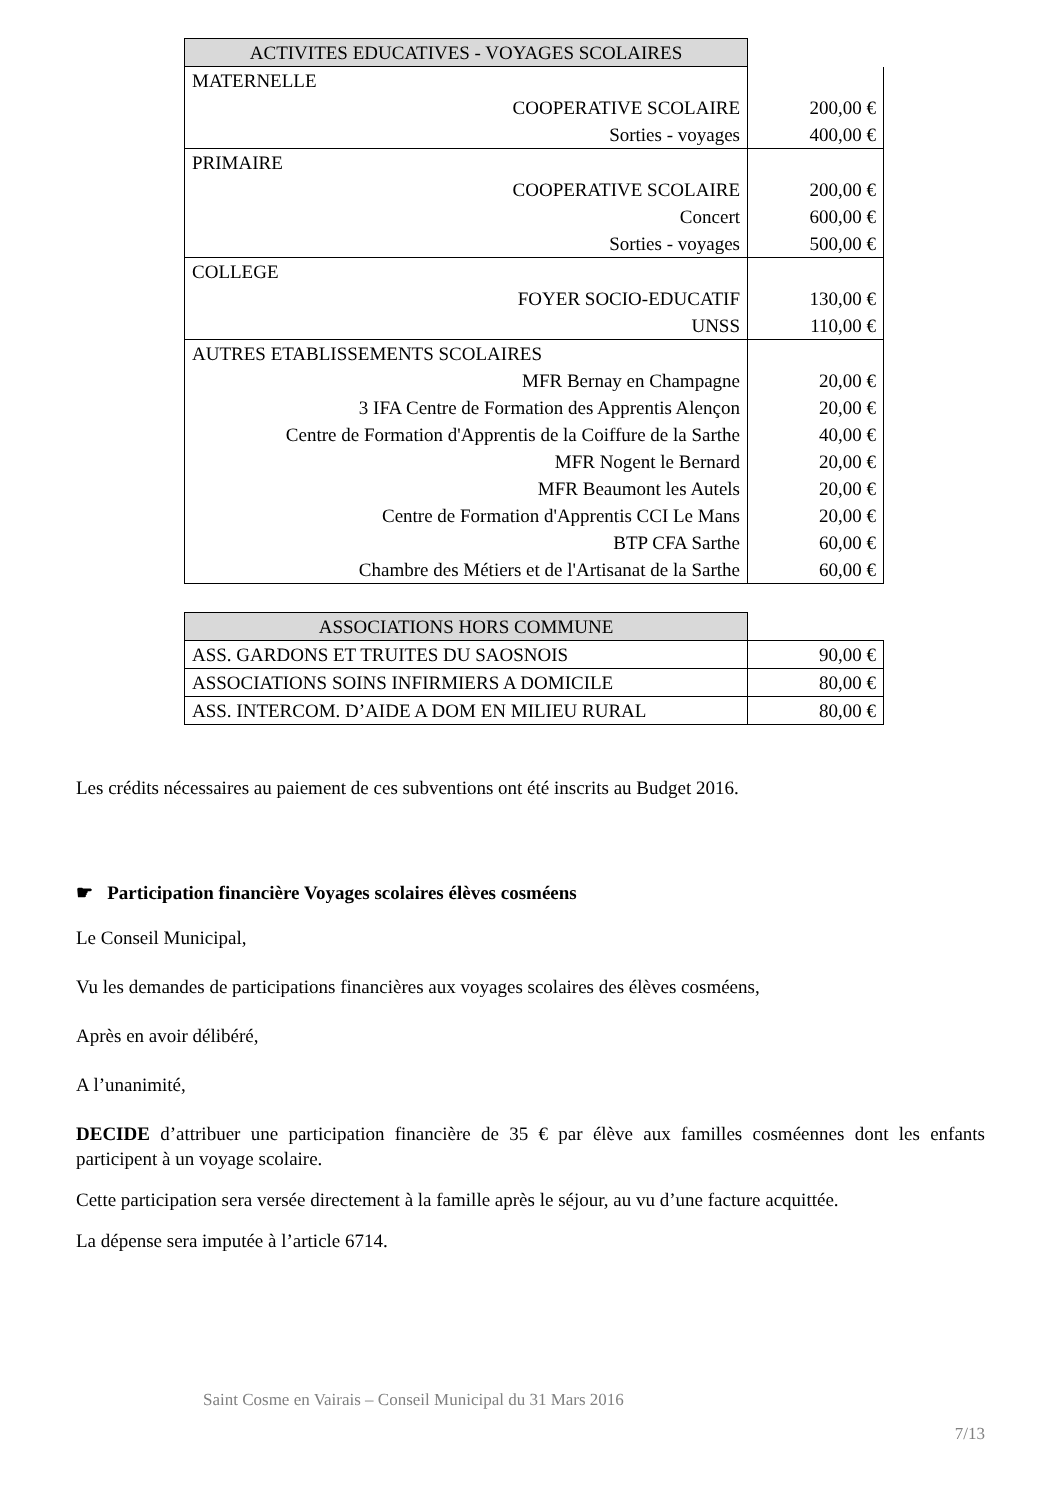| ACTIVITES EDUCATIVES - VOYAGES SCOLAIRES | |
| MATERNELLE | |
| COOPERATIVE SCOLAIRE | 200,00 € |
| Sorties - voyages | 400,00 € |
| PRIMAIRE | |
| COOPERATIVE SCOLAIRE | 200,00 € |
| Concert | 600,00 € |
| Sorties - voyages | 500,00 € |
| COLLEGE | |
| FOYER SOCIO-EDUCATIF | 130,00 € |
| UNSS | 110,00 € |
| AUTRES ETABLISSEMENTS SCOLAIRES | |
| MFR Bernay en Champagne | 20,00 € |
| 3 IFA Centre de Formation des Apprentis Alençon | 20,00 € |
| Centre de Formation d'Apprentis de la Coiffure de la Sarthe | 40,00 € |
| MFR Nogent le Bernard | 20,00 € |
| MFR Beaumont les Autels | 20,00 € |
| Centre de Formation d'Apprentis CCI Le Mans | 20,00 € |
| BTP CFA Sarthe | 60,00 € |
| Chambre des Métiers et de l'Artisanat de la Sarthe | 60,00 € |
| ASSOCIATIONS HORS COMMUNE | |
| ASS. GARDONS ET TRUITES DU SAOSNOIS | 90,00 € |
| ASSOCIATIONS SOINS INFIRMIERS A DOMICILE | 80,00 € |
| ASS. INTERCOM. D’AIDE A DOM EN MILIEU RURAL | 80,00 € |
Les crédits nécessaires au paiement de ces subventions ont été inscrits au Budget 2016.
☛ Participation financière Voyages scolaires élèves cosméens
Le Conseil Municipal,
Vu les demandes de participations financières aux voyages scolaires des élèves cosméens,
Après en avoir délibéré,
A l’unanimité,
DECIDE d’attribuer une participation financière de 35 € par élève aux familles cosméennes dont les enfants participent à un voyage scolaire.
Cette participation sera versée directement à la famille après le séjour, au vu d’une facture acquittée.
La dépense sera imputée à l’article 6714.
Saint Cosme en Vairais – Conseil Municipal du 31 Mars 2016
7/13